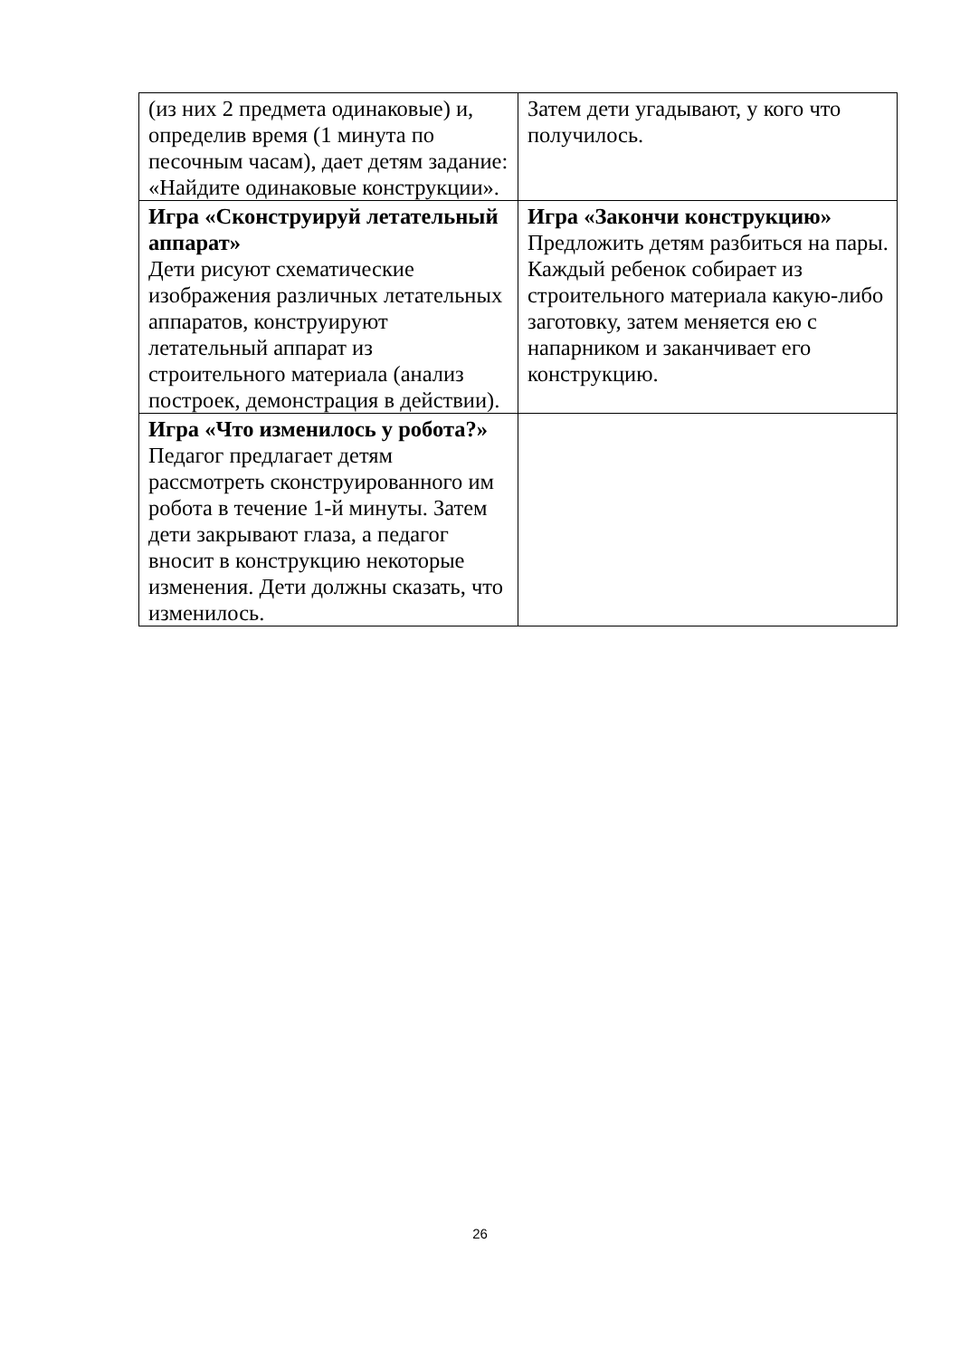| (из них 2 предмета одинаковые) и, определив время (1 минута по песочным часам), дает детям задание: «Найдите одинаковые конструкции». | Затем дети угадывают, у кого что получилось. |
| Игра «Сконструируй летательный аппарат» Дети рисуют схематические изображения различных летательных аппаратов, конструируют летательный аппарат из строительного материала (анализ построек, демонстрация в действии). | Игра «Закончи конструкцию» Предложить детям разбиться на пары. Каждый ребенок собирает из строительного материала какую-либо заготовку, затем меняется ею с напарником и заканчивает его конструкцию. |
| Игра «Что изменилось у робота?» Педагог предлагает детям рассмотреть сконструированного им робота в течение 1-й минуты. Затем дети закрывают глаза, а педагог вносит в конструкцию некоторые изменения. Дети должны сказать, что изменилось. | |
26